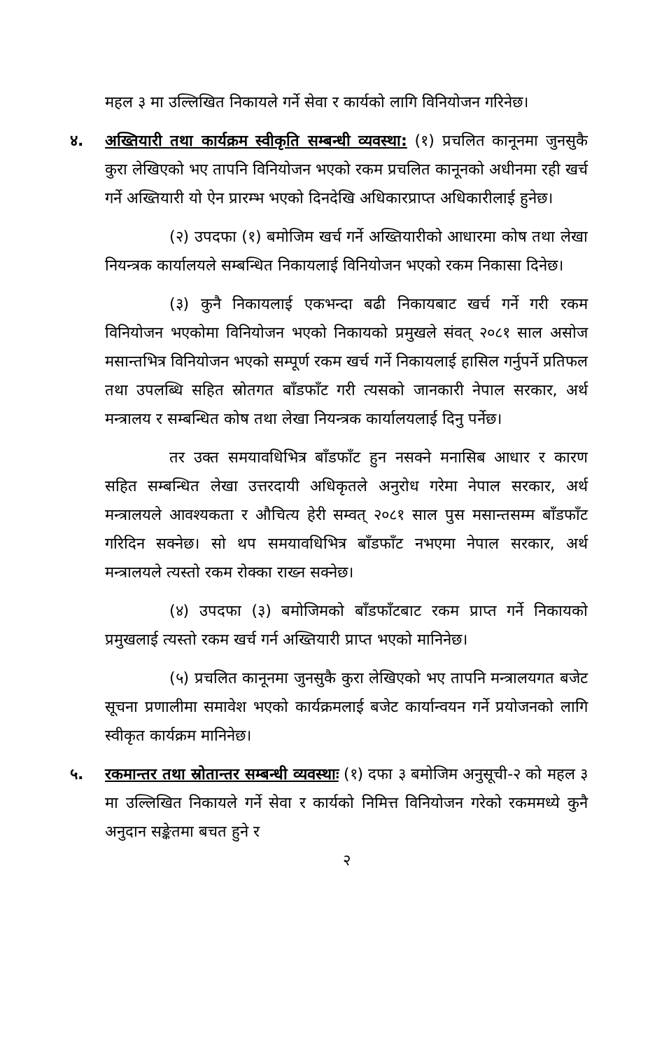महल ३ मा उल्लिखित निकायले गर्ने सेवा र कार्यको लागि विनियोजन गरिनेछ।
४. अख्तियारी तथा कार्यक्रम स्वीकृति सम्बन्धी व्यवस्था: (१) प्रचलित कानूनमा जुनसुकै कुरा लेखिएको भए तापनि विनियोजन भएको रकम प्रचलित कानूनको अधीनमा रही खर्च गर्ने अख्तियारी यो ऐन प्रारम्भ भएको दिनदेखि अधिकारप्राप्त अधिकारीलाई हुनेछ।
(२) उपदफा (१) बमोजिम खर्च गर्ने अख्तियारीको आधारमा कोष तथा लेखा नियन्त्रक कार्यालयले सम्बन्धित निकायलाई विनियोजन भएको रकम निकासा दिनेछ।
(३) कुनै निकायलाई एकभन्दा बढी निकायबाट खर्च गर्ने गरी रकम विनियोजन भएकोमा विनियोजन भएको निकायको प्रमुखले संवत् २०८१ साल असोज मसान्तभित्र विनियोजन भएको सम्पूर्ण रकम खर्च गर्ने निकायलाई हासिल गर्नुपर्ने प्रतिफल तथा उपलब्धि सहित स्रोतगत बाँडफाँट गरी त्यसको जानकारी नेपाल सरकार, अर्थ मन्त्रालय र सम्बन्धित कोष तथा लेखा नियन्त्रक कार्यालयलाई दिनु पर्नेछ।
तर उक्त समयावधिभित्र बाँडफाँट हुन नसक्ने मनासिब आधार र कारण सहित सम्बन्धित लेखा उत्तरदायी अधिकृतले अनुरोध गरेमा नेपाल सरकार, अर्थ मन्त्रालयले आवश्यकता र औचित्य हेरी सम्वत् २०८१ साल पुस मसान्तसम्म बाँडफाँट गरिदिन सक्नेछ। सो थप समयावधिभित्र बाँडफाँट नभएमा नेपाल सरकार, अर्थ मन्त्रालयले त्यस्तो रकम रोक्का राख्न सक्नेछ।
(४) उपदफा (३) बमोजिमको बाँडफाँटबाट रकम प्राप्त गर्ने निकायको प्रमुखलाई त्यस्तो रकम खर्च गर्न अख्तियारी प्राप्त भएको मानिनेछ।
(५) प्रचलित कानूनमा जुनसुकै कुरा लेखिएको भए तापनि मन्त्रालयगत बजेट सूचना प्रणालीमा समावेश भएको कार्यक्रमलाई बजेट कार्यान्वयन गर्ने प्रयोजनको लागि स्वीकृत कार्यक्रम मानिनेछ।
५. रकमान्तर तथा स्रोतान्तर सम्बन्धी व्यवस्थाः (१) दफा ३ बमोजिम अनुसूची-२ को महल ३ मा उल्लिखित निकायले गर्ने सेवा र कार्यको निमित्त विनियोजन गरेको रकममध्ये कुनै अनुदान सङ्केतमा बचत हुने र
२